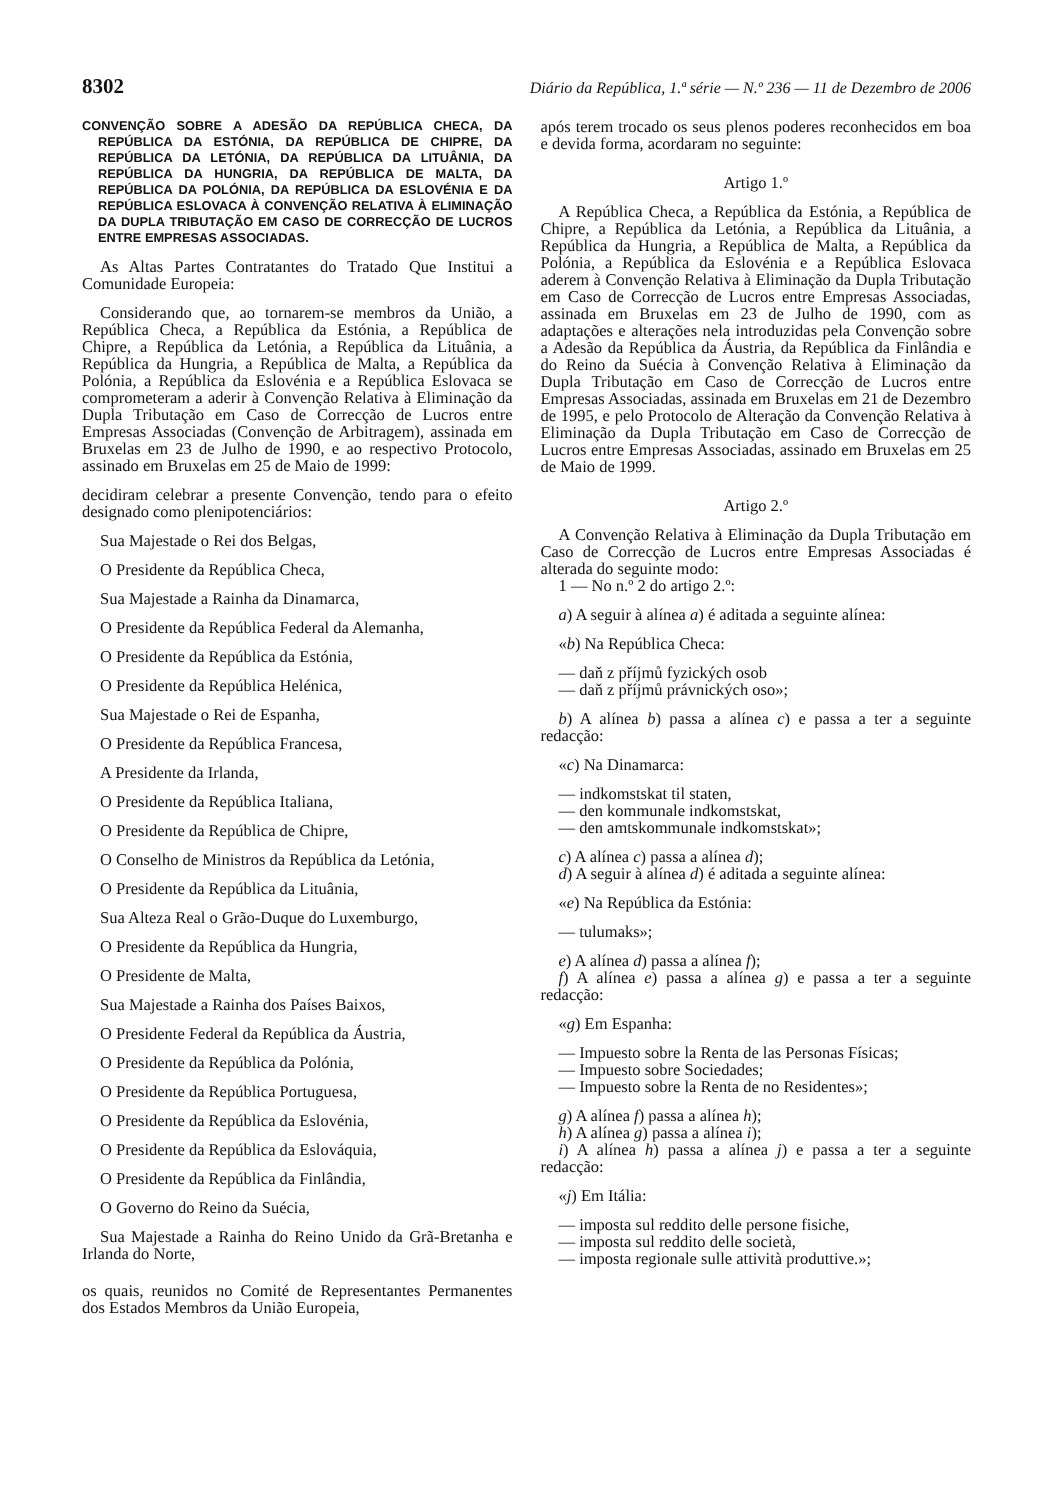8302 Diário da República, 1.ª série — N.º 236 — 11 de Dezembro de 2006
CONVENÇÃO SOBRE A ADESÃO DA REPÚBLICA CHECA, DA REPÚBLICA DA ESTÓNIA, DA REPÚBLICA DE CHIPRE, DA REPÚBLICA DA LETÓNIA, DA REPÚBLICA DA LITUÂNIA, DA REPÚBLICA DA HUNGRIA, DA REPÚBLICA DE MALTA, DA REPÚBLICA DA POLÓNIA, DA REPÚBLICA DA ESLOVÉNIA E DA REPÚBLICA ESLOVACA À CONVENÇÃO RELATIVA À ELIMINAÇÃO DA DUPLA TRIBUTAÇÃO EM CASO DE CORRECÇÃO DE LUCROS ENTRE EMPRESAS ASSOCIADAS.
As Altas Partes Contratantes do Tratado Que Institui a Comunidade Europeia:
Considerando que, ao tornarem-se membros da União, a República Checa, a República da Estónia, a República de Chipre, a República da Letónia, a República da Lituânia, a República da Hungria, a República de Malta, a República da Polónia, a República da Eslovénia e a República Eslovaca se comprometeram a aderir à Convenção Relativa à Eliminação da Dupla Tributação em Caso de Correcção de Lucros entre Empresas Associadas (Convenção de Arbitragem), assinada em Bruxelas em 23 de Julho de 1990, e ao respectivo Protocolo, assinado em Bruxelas em 25 de Maio de 1999:
decidiram celebrar a presente Convenção, tendo para o efeito designado como plenipotenciários:
Sua Majestade o Rei dos Belgas,
O Presidente da República Checa,
Sua Majestade a Rainha da Dinamarca,
O Presidente da República Federal da Alemanha,
O Presidente da República da Estónia,
O Presidente da República Helénica,
Sua Majestade o Rei de Espanha,
O Presidente da República Francesa,
A Presidente da Irlanda,
O Presidente da República Italiana,
O Presidente da República de Chipre,
O Conselho de Ministros da República da Letónia,
O Presidente da República da Lituânia,
Sua Alteza Real o Grão-Duque do Luxemburgo,
O Presidente da República da Hungria,
O Presidente de Malta,
Sua Majestade a Rainha dos Países Baixos,
O Presidente Federal da República da Áustria,
O Presidente da República da Polónia,
O Presidente da República Portuguesa,
O Presidente da República da Eslovénia,
O Presidente da República da Eslováquia,
O Presidente da República da Finlândia,
O Governo do Reino da Suécia,
Sua Majestade a Rainha do Reino Unido da Grã-Bretanha e Irlanda do Norte,
os quais, reunidos no Comité de Representantes Permanentes dos Estados Membros da União Europeia,
após terem trocado os seus plenos poderes reconhecidos em boa e devida forma, acordaram no seguinte:
Artigo 1.º
A República Checa, a República da Estónia, a República de Chipre, a República da Letónia, a República da Lituânia, a República da Hungria, a República de Malta, a República da Polónia, a República da Eslovénia e a República Eslovaca aderem à Convenção Relativa à Eliminação da Dupla Tributação em Caso de Correcção de Lucros entre Empresas Associadas, assinada em Bruxelas em 23 de Julho de 1990, com as adaptações e alterações nela introduzidas pela Convenção sobre a Adesão da República da Áustria, da República da Finlândia e do Reino da Suécia à Convenção Relativa à Eliminação da Dupla Tributação em Caso de Correcção de Lucros entre Empresas Associadas, assinada em Bruxelas em 21 de Dezembro de 1995, e pelo Protocolo de Alteração da Convenção Relativa à Eliminação da Dupla Tributação em Caso de Correcção de Lucros entre Empresas Associadas, assinado em Bruxelas em 25 de Maio de 1999.
Artigo 2.º
A Convenção Relativa à Eliminação da Dupla Tributação em Caso de Correcção de Lucros entre Empresas Associadas é alterada do seguinte modo:
1 — No n.º 2 do artigo 2.º:
a) A seguir à alínea a) é aditada a seguinte alínea:
«b) Na República Checa:
— daň z příjmů fyzických osob
— daň z příjmů právnických oso»;
b) A alínea b) passa a alínea c) e passa a ter a seguinte redacção:
«c) Na Dinamarca:
— indkomstskat til staten,
— den kommunale indkomstskat,
— den amtskommunale indkomstskat»;
c) A alínea c) passa a alínea d);
d) A seguir à alínea d) é aditada a seguinte alínea:
«e) Na República da Estónia:
— tulumaks»;
e) A alínea d) passa a alínea f);
f) A alínea e) passa a alínea g) e passa a ter a seguinte redacção:
«g) Em Espanha:
— Impuesto sobre la Renta de las Personas Físicas;
— Impuesto sobre Sociedades;
— Impuesto sobre la Renta de no Residentes»;
g) A alínea f) passa a alínea h);
h) A alínea g) passa a alínea i);
i) A alínea h) passa a alínea j) e passa a ter a seguinte redacção:
«j) Em Itália:
— imposta sul reddito delle persone fisiche,
— imposta sul reddito delle società,
— imposta regionale sulle attività produttive.»;